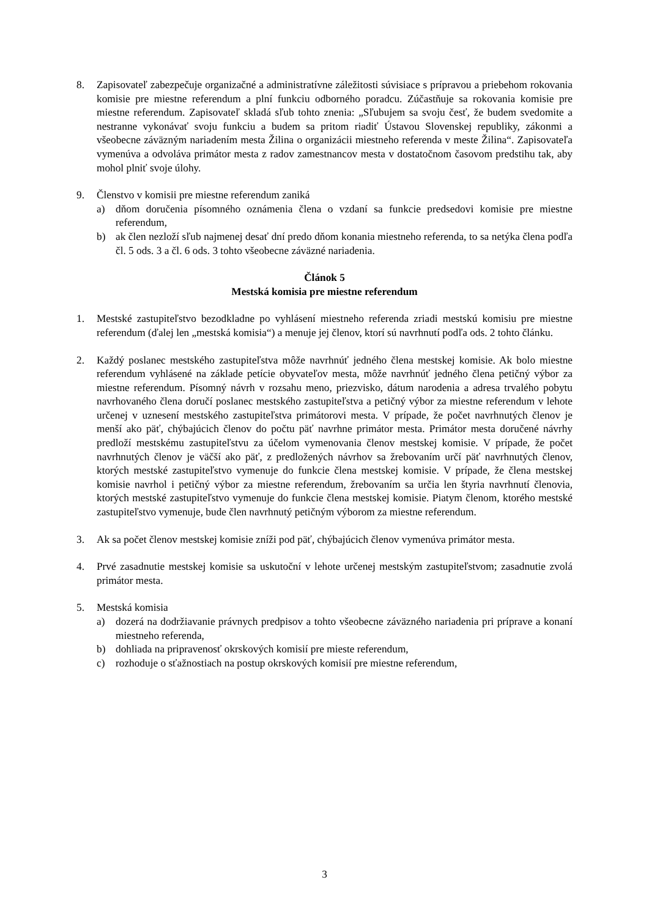8. Zapisovateľ zabezpečuje organizačné a administratívne záležitosti súvisiace s prípravou a priebehom rokovania komisie pre miestne referendum a plní funkciu odborného poradcu. Zúčastňuje sa rokovania komisie pre miestne referendum. Zapisovateľ skladá sľub tohto znenia: „Sľubujem sa svoju česť, že budem svedomite a nestranne vykonávať svoju funkciu a budem sa pritom riadiť Ústavou Slovenskej republiky, zákonmi a všeobecne záväzným nariadením mesta Žilina o organizácii miestneho referenda v meste Žilina“. Zapisovateľa vymenúva a odvoláva primátor mesta z radov zamestnancov mesta v dostatočnom časovom predstihu tak, aby mohol plniť svoje úlohy.
9. Členstvo v komisii pre miestne referendum zaniká
a) dňom doručenia písomného oznámenia člena o vzdaní sa funkcie predsedovi komisie pre miestne referendum,
b) ak člen nezloží sľub najmenej desať dní predo dňom konania miestneho referenda, to sa netýka člena podľa čl. 5 ods. 3 a čl. 6 ods. 3 tohto všeobecne záväzné nariadenia.
Článok 5
Mestská komisia pre miestne referendum
1. Mestské zastupiteľstvo bezodkladne po vyhlásení miestneho referenda zriadi mestskú komisiu pre miestne referendum (ďalej len „mestská komisia“) a menuje jej členov, ktorí sú navrhnutí podľa ods. 2 tohto článku.
2. Každý poslanec mestského zastupiteľstva môže navrhnúť jedného člena mestskej komisie. Ak bolo miestne referendum vyhlásené na základe petície obyvateľov mesta, môže navrhnúť jedného člena petičný výbor za miestne referendum. Písomný návrh v rozsahu meno, priezvisko, dátum narodenia a adresa trvalého pobytu navrhovaného člena doručí poslanec mestského zastupiteľstva a petičný výbor za miestne referendum v lehote určenej v uznesení mestského zastupiteľstva primátorovi mesta. V prípade, že počet navrhnutých členov je menší ako päť, chýbajúcich členov do počtu päť navrhne primátor mesta. Primátor mesta doručené návrhy predloží mestskému zastupiteľstvu za účelom vymenovania členov mestskej komisie. V prípade, že počet navrhnutých členov je väčší ako päť, z predložených návrhov sa žrebovaním určí päť navrhnutých členov, ktorých mestské zastupiteľstvo vymenuje do funkcie člena mestskej komisie. V prípade, že člena mestskej komisie navrhol i petičný výbor za miestne referendum, žrebovaním sa určia len štyria navrhnutí členovia, ktorých mestské zastupiteľstvo vymenuje do funkcie člena mestskej komisie. Piatym členom, ktorého mestské zastupiteľstvo vymenuje, bude člen navrhnutý petičným výborom za miestne referendum.
3. Ak sa počet členov mestskej komisie zníži pod päť, chýbajúcich členov vymenúva primátor mesta.
4. Prvé zasadnutie mestskej komisie sa uskutoční v lehote určenej mestským zastupiteľstvom; zasadnutie zvolá primátor mesta.
5. Mestská komisia
a) dozerá na dodržiavanie právnych predpisov a tohto všeobecne záväzného nariadenia pri príprave a konaní miestneho referenda,
b) dohliada na pripravenosť okrskových komisií pre mieste referendum,
c) rozhoduje o sťažnostiach na postup okrskových komisií pre miestne referendum,
3